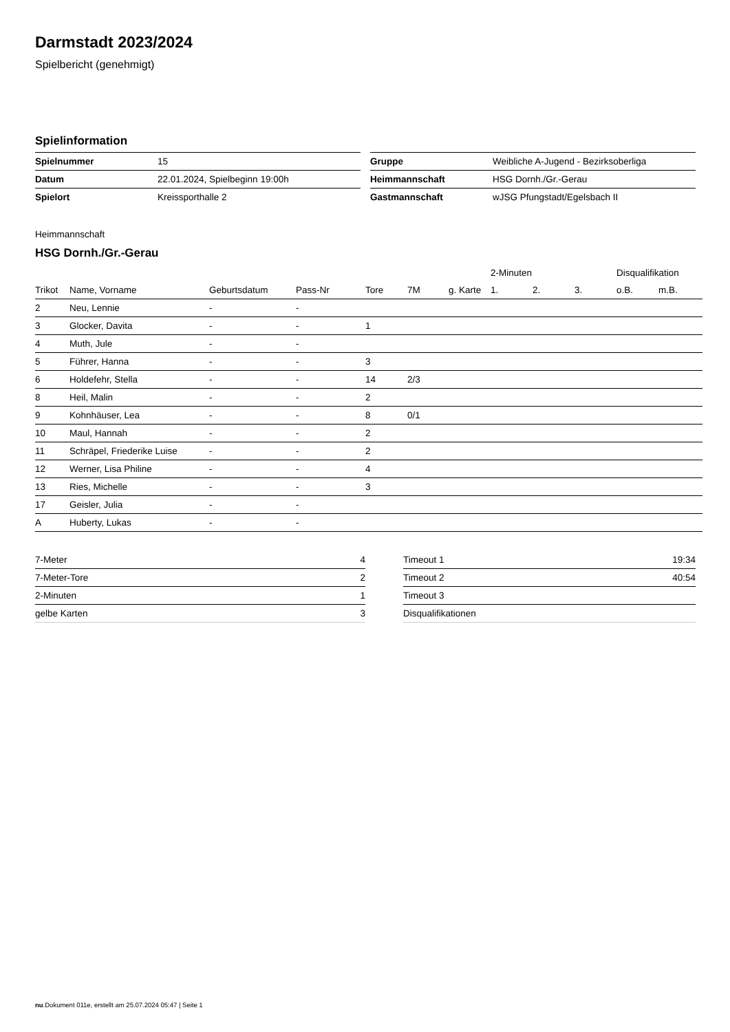Darmstadt 2023/2024
Spielbericht (genehmigt)
Spielinformation
| Spielnummer | 15 |
| Datum | 22.01.2024, Spielbeginn 19:00h |
| Spielort | Kreissporthalle 2 |
| Gruppe | Weibliche A-Jugend - Bezirksoberliga |
| Heimmannschaft | HSG Dornh./Gr.-Gerau |
| Gastmannschaft | wJSG Pfungstadt/Egelsbach II |
Heimmannschaft
HSG Dornh./Gr.-Gerau
| | | | | | | | 2-Minuten | | | Disqualifikation | |
| --- | --- | --- | --- | --- | --- | --- | --- | --- | --- | --- | --- |
| Trikot | Name, Vorname | Geburtsdatum | Pass-Nr | Tore | 7M | g. Karte | 1. | 2. | 3. | o.B. | m.B. |
| 2 | Neu, Lennie | - | - | | | | | | | | |
| 3 | Glocker, Davita | - | - | 1 | | | | | | | |
| 4 | Muth, Jule | - | - | | | | | | | | |
| 5 | Führer, Hanna | - | - | 3 | | | | | | | |
| 6 | Holdefehr, Stella | - | - | 14 | 2/3 | | | | | | |
| 8 | Heil, Malin | - | - | 2 | | | | | | | |
| 9 | Kohnhäuser, Lea | - | - | 8 | 0/1 | | | | | | |
| 10 | Maul, Hannah | - | - | 2 | | | | | | | |
| 11 | Schräpel, Friederike Luise | - | - | 2 | | | | | | | |
| 12 | Werner, Lisa Philine | - | - | 4 | | | | | | | |
| 13 | Ries, Michelle | - | - | 3 | | | | | | | |
| 17 | Geisler, Julia | - | - | | | | | | | | |
| A | Huberty, Lukas | - | - | | | | | | | | |
| 7-Meter | 4 |
| 7-Meter-Tore | 2 |
| 2-Minuten | 1 |
| gelbe Karten | 3 |
| Timeout 1 | 19:34 |
| Timeout 2 | 40:54 |
| Timeout 3 | |
| Disqualifikationen | |
nu.Dokument 011e, erstellt am 25.07.2024 05:47 | Seite 1